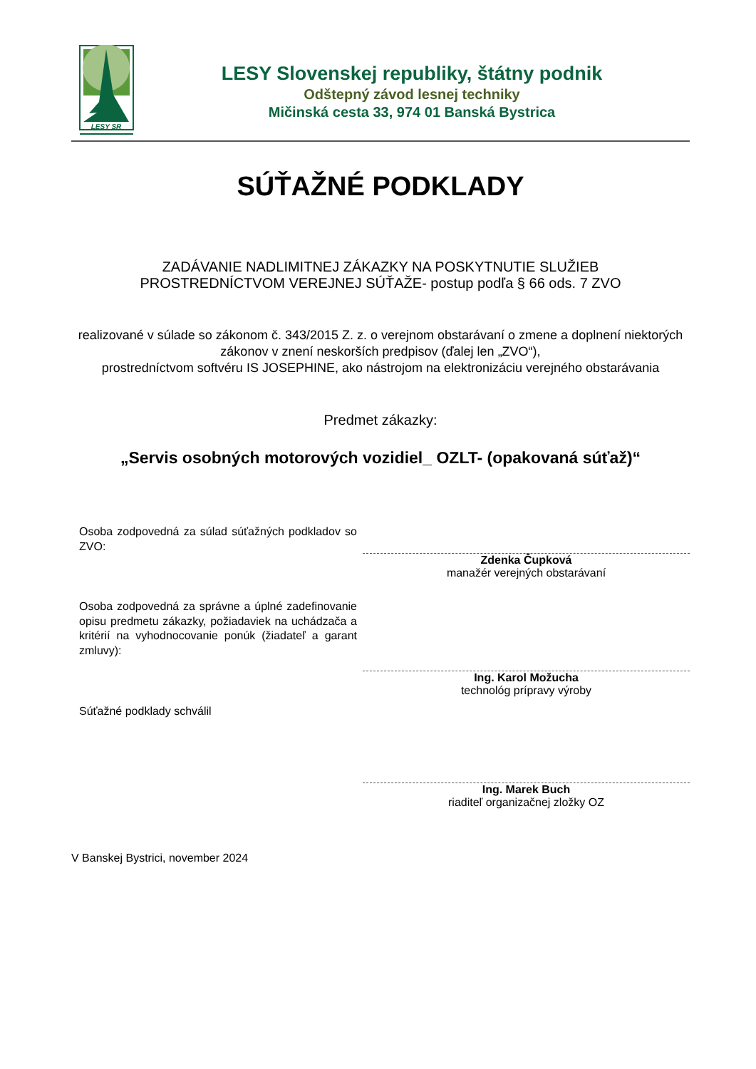LESY SR
LESY Slovenskej republiky, štátny podnik
Odštepný závod lesnej techniky
Mičinská cesta 33, 974 01 Banská Bystrica
SÚŤAŽNÉ PODKLADY
ZADÁVANIE NADLIMITNEJ ZÁKAZKY NA POSKYTNUTIE SLUŽIEB
PROSTREDNÍCTVOM VEREJNEJ SÚŤAŽE- postup podľa § 66 ods. 7 ZVO
realizované v súlade so zákonom č. 343/2015 Z. z. o verejnom obstarávaní o zmene a doplnení niektorých zákonov v znení neskorších predpisov (ďalej len „ZVO“),
prostredníctvom softvéru IS JOSEPHINE, ako nástrojom na elektronizáciu verejného obstarávania
Predmet zákazky:
„Servis osobných motorových vozidiel_ OZLT- (opakovaná súťaž)“
Osoba zodpovedná za súlad súťažných podkladov so ZVO:
Zdenka Čupková
manažér verejných obstarávaní
Osoba zodpovedná za správne a úplné zadefinovanie opisu predmetu zákazky, požiadaviek na uchádzača a kritérií na vyhodnocovanie ponúk (žiadateľ a garant zmluvy):
Ing. Karol Možucha
technológ prípravy výroby
Súťažné podklady schválil
Ing. Marek Buch
riaditeľ organizačnej zložky OZ
V Banskej Bystrici, november 2024